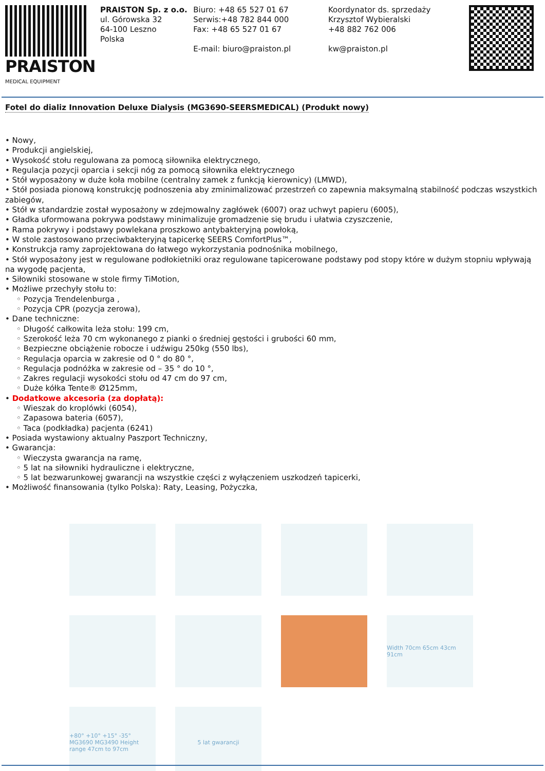PRAISTON
MEDICAL EQUIPMENT
PRAISTON Sp. z o.o.
ul. Górowska 32
64-100 Leszno
Polska
Biuro: +48 65 527 01 67
Serwis:+48 782 844 000
Fax: +48 65 527 01 67
E-mail: biuro@praiston.pl
Koordynator ds. sprzedaży
Krzysztof Wybieralski
+48 882 762 006
kw@praiston.pl
Fotel do dializ Innovation Deluxe Dialysis (MG3690-SEERSMEDICAL) (Produkt nowy)
• Nowy,
• Produkcji angielskiej,
• Wysokość stołu regulowana za pomocą siłownika elektrycznego,
• Regulacja pozycji oparcia i sekcji nóg za pomocą siłownika elektrycznego
• Stół wyposażony w duże koła mobilne (centralny zamek z funkcją kierownicy) (LMWD),
• Stół posiada pionową konstrukcję podnoszenia aby zminimalizować przestrzeń co zapewnia maksymalną stabilność podczas wszystkich zabiegów,
• Stół w standardzie został wyposażony w zdejmowalny zagłówek (6007) oraz uchwyt papieru (6005),
• Gładka uformowana pokrywa podstawy minimalizuje gromadzenie się brudu i ułatwia czyszczenie,
• Rama pokrywy i podstawy powlekana proszkowo antybakteryjną powłoką,
• W stole zastosowano przeciwbakteryjną tapicerkę SEERS ComfortPlus™,
• Konstrukcja ramy zaprojektowana do łatwego wykorzystania podnośnika mobilnego,
• Stół wyposażony jest w regulowane podłokietniki oraz regulowane tapicerowane podstawy pod stopy które w dużym stopniu wpływają na wygodę pacjenta,
• Siłowniki stosowane w stole firmy TiMotion,
• Możliwe przechyły stołu to:
◦ Pozycja Trendelenburga ,
◦ Pozycja CPR (pozycja zerowa),
• Dane techniczne:
◦ Długość całkowita leża stołu: 199 cm,
◦ Szerokość leża 70 cm wykonanego z pianki o średniej gęstości i grubości 60 mm,
◦ Bezpieczne obciążenie robocze i udźwigu 250kg (550 lbs),
◦ Regulacja oparcia w zakresie od 0 ° do 80 °,
◦ Regulacja podnóżka w zakresie od – 35 ° do 10 °,
◦ Zakres regulacji wysokości stołu od 47 cm do 97 cm,
◦ Duże kółka Tente® Ø125mm,
• Dodatkowe akcesoria (za dopłatą):
◦ Wieszak do kroplówki (6054),
◦ Zapasowa bateria (6057),
◦ Taca (podkładka) pacjenta (6241)
• Posiada wystawiony aktualny Paszport Techniczny,
• Gwarancja:
◦ Wieczysta gwarancja na ramę,
◦ 5 lat na siłowniki hydrauliczne i elektryczne,
◦ 5 lat bezwarunkowej gwarancji na wszystkie części z wyłączeniem uszkodzeń tapicerki,
• Możliwość finansowania (tylko Polska): Raty, Leasing, Pożyczka,
Width 70cm 65cm 43cm 91cm
+80° +10° +15° -35° MG3690 MG3490 Height range 47cm to 97cm
5 lat gwarancji